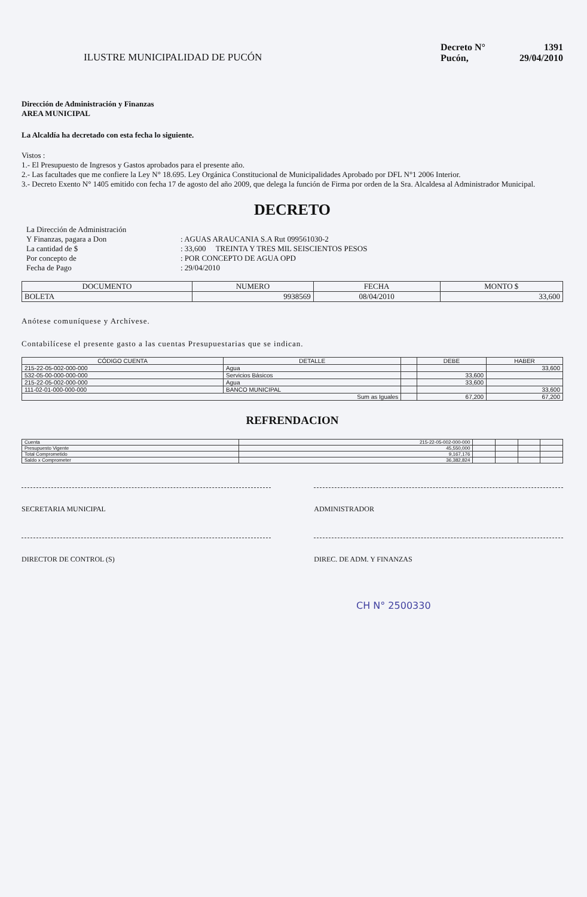ILUSTRE MUNICIPALIDAD DE PUCÓN
Decreto N° 1391
Pucón, 29/04/2010
Dirección de Administración y Finanzas
AREA MUNICIPAL
La Alcaldía ha decretado con esta fecha lo siguiente.
Vistos :
1.- El Presupuesto de Ingresos y Gastos aprobados para el presente año.
2.- Las facultades que me confiere la Ley N° 18.695. Ley Orgánica Constitucional de Municipalidades Aprobado por DFL N°1 2006 Interior.
3.- Decreto Exento N° 1405 emitido con fecha 17 de agosto del año 2009, que delega la función de Firma por orden de la Sra. Alcaldesa al Administrador Municipal.
DECRETO
| La Dirección de Administración | |
| Y Finanzas, pagara a Don | : AGUAS ARAUCANIA S.A Rut 099561030-2 |
| La cantidad de $ | : 33,600 TREINTA Y TRES MIL SEISCIENTOS PESOS |
| Por concepto de | : POR CONCEPTO DE AGUA OPD |
| Fecha de Pago | : 29/04/2010 |
| DOCUMENTO | NUMERO | FECHA | MONTO $ |
| --- | --- | --- | --- |
| BOLETA | 9938569 | 08/04/2010 | 33,600 |
Anótese comuníquese y Archívese.
Contabilícese el presente gasto a las cuentas Presupuestarias que se indican.
| CÓDIGO CUENTA | DETALLE | | DEBE | HABER |
| --- | --- | --- | --- | --- |
| 215-22-05-002-000-000 | Agua | | | 33,600 |
| 532-05-00-000-000-000 | Servicios Básicos | | 33,600 | |
| 215-22-05-002-000-000 | Agua | | 33,600 | |
| 111-02-01-000-000-000 | BANCO MUNICIPAL | | | 33,600 |
| Sum as Iguales | | | 67,200 | 67,200 |
REFRENDACION
| Cuenta | 215-22-05-002-000-000 | | | | |
| Presupuesto Vigente | 45,550,000 | | | | |
| Total Comprometido | 9,167,176 | | | | |
| Saldo x Comprometer | 36,382,824 | | | | |
SECRETARIA MUNICIPAL ADMINISTRADOR
DIRECTOR DE CONTROL (S) DIREC. DE ADM. Y FINANZAS
CH N° 2500330